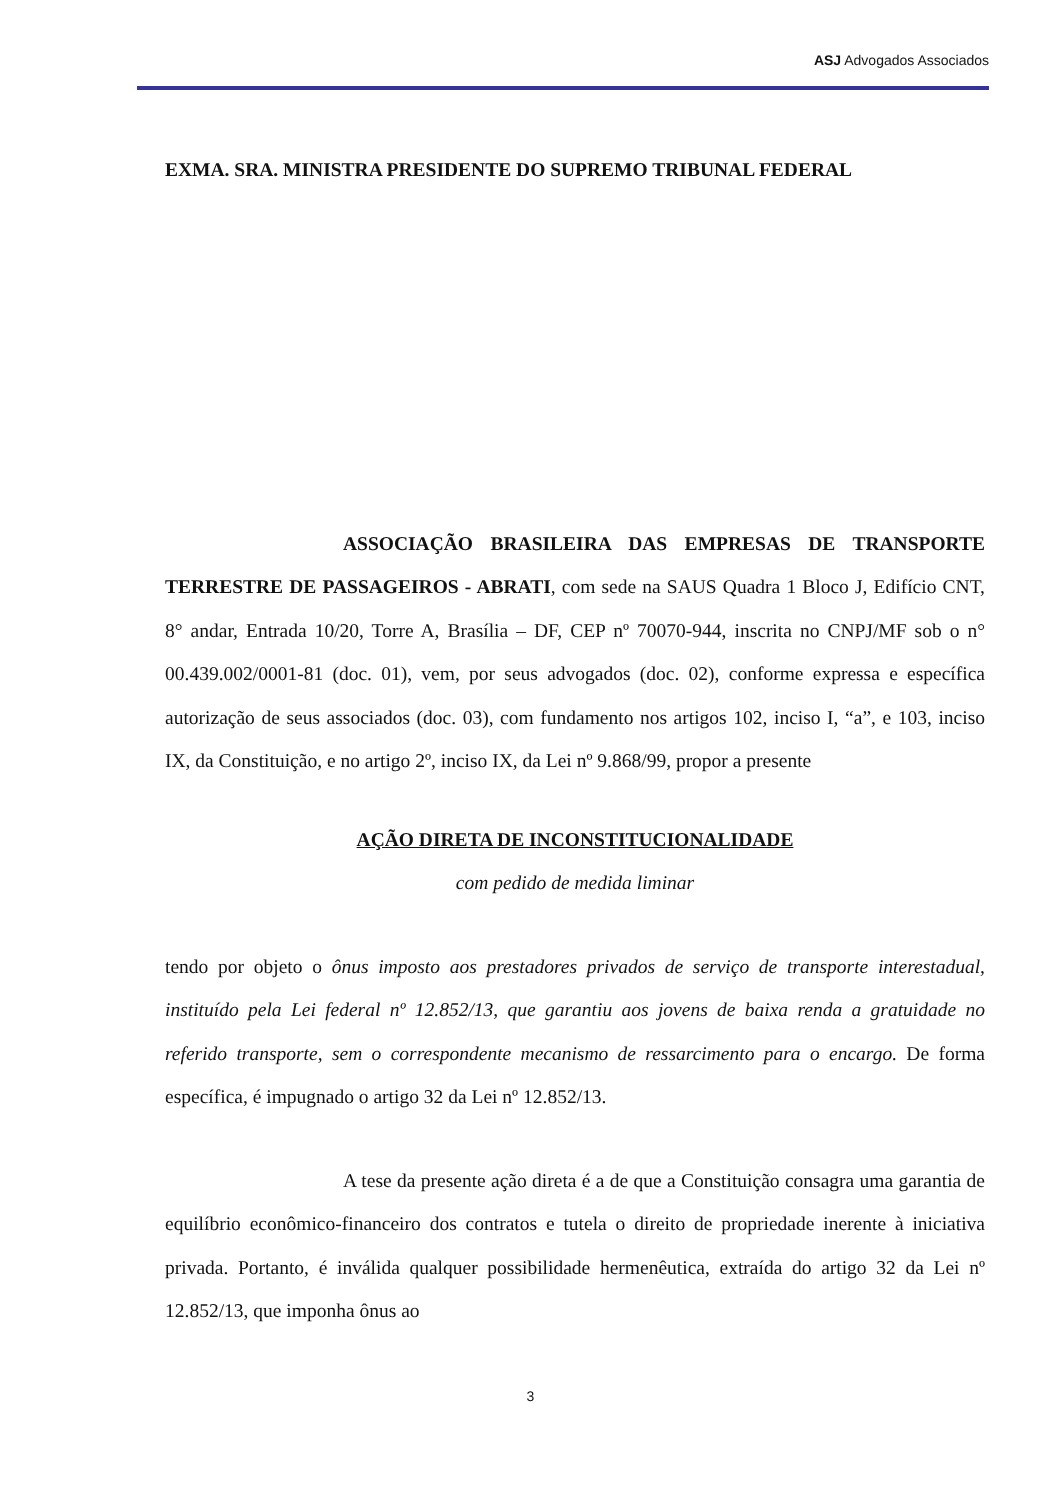ASJ Advogados Associados
EXMA. SRA. MINISTRA PRESIDENTE DO SUPREMO TRIBUNAL FEDERAL
ASSOCIAÇÃO BRASILEIRA DAS EMPRESAS DE TRANSPORTE TERRESTRE DE PASSAGEIROS - ABRATI, com sede na SAUS Quadra 1 Bloco J, Edifício CNT, 8° andar, Entrada 10/20, Torre A, Brasília – DF, CEP nº 70070-944, inscrita no CNPJ/MF sob o n° 00.439.002/0001-81 (doc. 01), vem, por seus advogados (doc. 02), conforme expressa e específica autorização de seus associados (doc. 03), com fundamento nos artigos 102, inciso I, “a”, e 103, inciso IX, da Constituição, e no artigo 2º, inciso IX, da Lei nº 9.868/99, propor a presente
AÇÃO DIRETA DE INCONSTITUCIONALIDADE
com pedido de medida liminar
tendo por objeto o ônus imposto aos prestadores privados de serviço de transporte interestadual, instituído pela Lei federal nº 12.852/13, que garantiu aos jovens de baixa renda a gratuidade no referido transporte, sem o correspondente mecanismo de ressarcimento para o encargo. De forma específica, é impugnado o artigo 32 da Lei nº 12.852/13.
A tese da presente ação direta é a de que a Constituição consagra uma garantia de equilíbrio econômico-financeiro dos contratos e tutela o direito de propriedade inerente à iniciativa privada. Portanto, é inválida qualquer possibilidade hermenêutica, extraída do artigo 32 da Lei nº 12.852/13, que imponha ônus ao
3